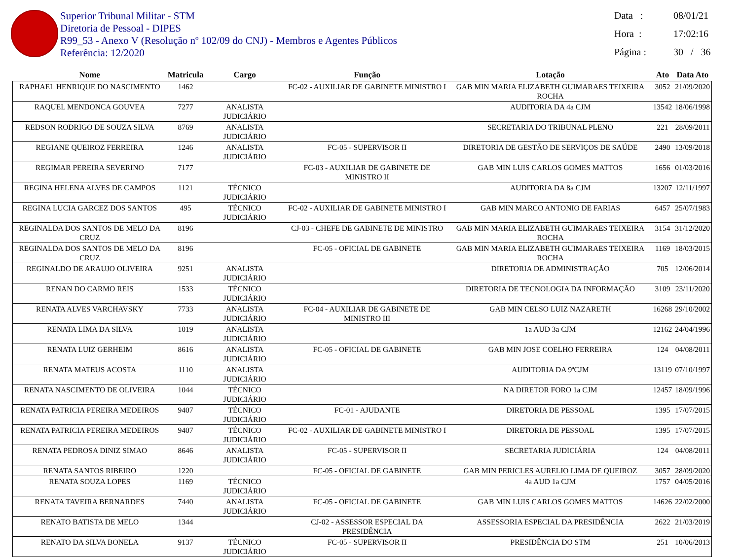Superior Tribunal Militar - STM
Diretoria de Pessoal - DIPES
R99_53 - Anexo V (Resolução nº 102/09 do CNJ) - Membros e Agentes Públicos
Referência: 12/2020
Data : 08/01/21
Hora : 17:02:16
Página : 30 / 36
| Nome | Matricula | Cargo | Função | Lotação | Ato | Data Ato |
| --- | --- | --- | --- | --- | --- | --- |
| RAPHAEL HENRIQUE DO NASCIMENTO | 1462 | | FC-02 - AUXILIAR DE GABINETE MINISTRO I | GAB MIN MARIA ELIZABETH GUIMARAES TEIXEIRA ROCHA | 3052 | 21/09/2020 |
| RAQUEL MENDONCA GOUVEA | 7277 | ANALISTA JUDICIÁRIO | | AUDITORIA DA 4a CJM | 13542 | 18/06/1998 |
| REDSON RODRIGO DE SOUZA SILVA | 8769 | ANALISTA JUDICIÁRIO | | SECRETARIA DO TRIBUNAL PLENO | 221 | 28/09/2011 |
| REGIANE QUEIROZ FERREIRA | 1246 | ANALISTA JUDICIÁRIO | FC-05 - SUPERVISOR II | DIRETORIA DE GESTÃO DE SERVIÇOS DE SAÚDE | 2490 | 13/09/2018 |
| REGIMAR PEREIRA SEVERINO | 7177 | | FC-03 - AUXILIAR DE GABINETE DE MINISTRO II | GAB MIN LUIS CARLOS GOMES MATTOS | 1656 | 01/03/2016 |
| REGINA HELENA ALVES DE CAMPOS | 1121 | TÉCNICO JUDICIÁRIO | | AUDITORIA DA 8a CJM | 13207 | 12/11/1997 |
| REGINA LUCIA GARCEZ DOS SANTOS | 495 | TÉCNICO JUDICIÁRIO | FC-02 - AUXILIAR DE GABINETE MINISTRO I | GAB MIN MARCO ANTONIO DE FARIAS | 6457 | 25/07/1983 |
| REGINALDA DOS SANTOS DE MELO DA CRUZ | 8196 | | CJ-03 - CHEFE DE GABINETE DE MINISTRO | GAB MIN MARIA ELIZABETH GUIMARAES TEIXEIRA ROCHA | 3154 | 31/12/2020 |
| REGINALDA DOS SANTOS DE MELO DA CRUZ | 8196 | | FC-05 - OFICIAL DE GABINETE | GAB MIN MARIA ELIZABETH GUIMARAES TEIXEIRA ROCHA | 1169 | 18/03/2015 |
| REGINALDO DE ARAUJO OLIVEIRA | 9251 | ANALISTA JUDICIÁRIO | | DIRETORIA DE ADMINISTRAÇÃO | 705 | 12/06/2014 |
| RENAN DO CARMO REIS | 1533 | TÉCNICO JUDICIÁRIO | | DIRETORIA DE TECNOLOGIA DA INFORMAÇÃO | 3109 | 23/11/2020 |
| RENATA ALVES VARCHAVSKY | 7733 | ANALISTA JUDICIÁRIO | FC-04 - AUXILIAR DE GABINETE DE MINISTRO III | GAB MIN CELSO LUIZ NAZARETH | 16268 | 29/10/2002 |
| RENATA LIMA DA SILVA | 1019 | ANALISTA JUDICIÁRIO | | 1a AUD 3a CJM | 12162 | 24/04/1996 |
| RENATA LUIZ GERHEIM | 8616 | ANALISTA JUDICIÁRIO | FC-05 - OFICIAL DE GABINETE | GAB MIN JOSE COELHO FERREIRA | 124 | 04/08/2011 |
| RENATA MATEUS ACOSTA | 1110 | ANALISTA JUDICIÁRIO | | AUDITORIA DA 9ªCJM | 13119 | 07/10/1997 |
| RENATA NASCIMENTO DE OLIVEIRA | 1044 | TÉCNICO JUDICIÁRIO | | NA DIRETOR FORO 1a CJM | 12457 | 18/09/1996 |
| RENATA PATRICIA PEREIRA MEDEIROS | 9407 | TÉCNICO JUDICIÁRIO | FC-01 - AJUDANTE | DIRETORIA DE PESSOAL | 1395 | 17/07/2015 |
| RENATA PATRICIA PEREIRA MEDEIROS | 9407 | TÉCNICO JUDICIÁRIO | FC-02 - AUXILIAR DE GABINETE MINISTRO I | DIRETORIA DE PESSOAL | 1395 | 17/07/2015 |
| RENATA PEDROSA DINIZ SIMAO | 8646 | ANALISTA JUDICIÁRIO | FC-05 - SUPERVISOR II | SECRETARIA JUDICIÁRIA | 124 | 04/08/2011 |
| RENATA SANTOS RIBEIRO | 1220 | | FC-05 - OFICIAL DE GABINETE | GAB MIN PERICLES AURELIO LIMA DE QUEIROZ | 3057 | 28/09/2020 |
| RENATA SOUZA LOPES | 1169 | TÉCNICO JUDICIÁRIO | | 4a AUD 1a CJM | 1757 | 04/05/2016 |
| RENATA TAVEIRA BERNARDES | 7440 | ANALISTA JUDICIÁRIO | FC-05 - OFICIAL DE GABINETE | GAB MIN LUIS CARLOS GOMES MATTOS | 14626 | 22/02/2000 |
| RENATO BATISTA DE MELO | 1344 | | CJ-02 - ASSESSOR ESPECIAL DA PRESIDÊNCIA | ASSESSORIA ESPECIAL DA PRESIDÊNCIA | 2622 | 21/03/2019 |
| RENATO DA SILVA BONELA | 9137 | TÉCNICO JUDICIÁRIO | FC-05 - SUPERVISOR II | PRESIDÊNCIA DO STM | 251 | 10/06/2013 |